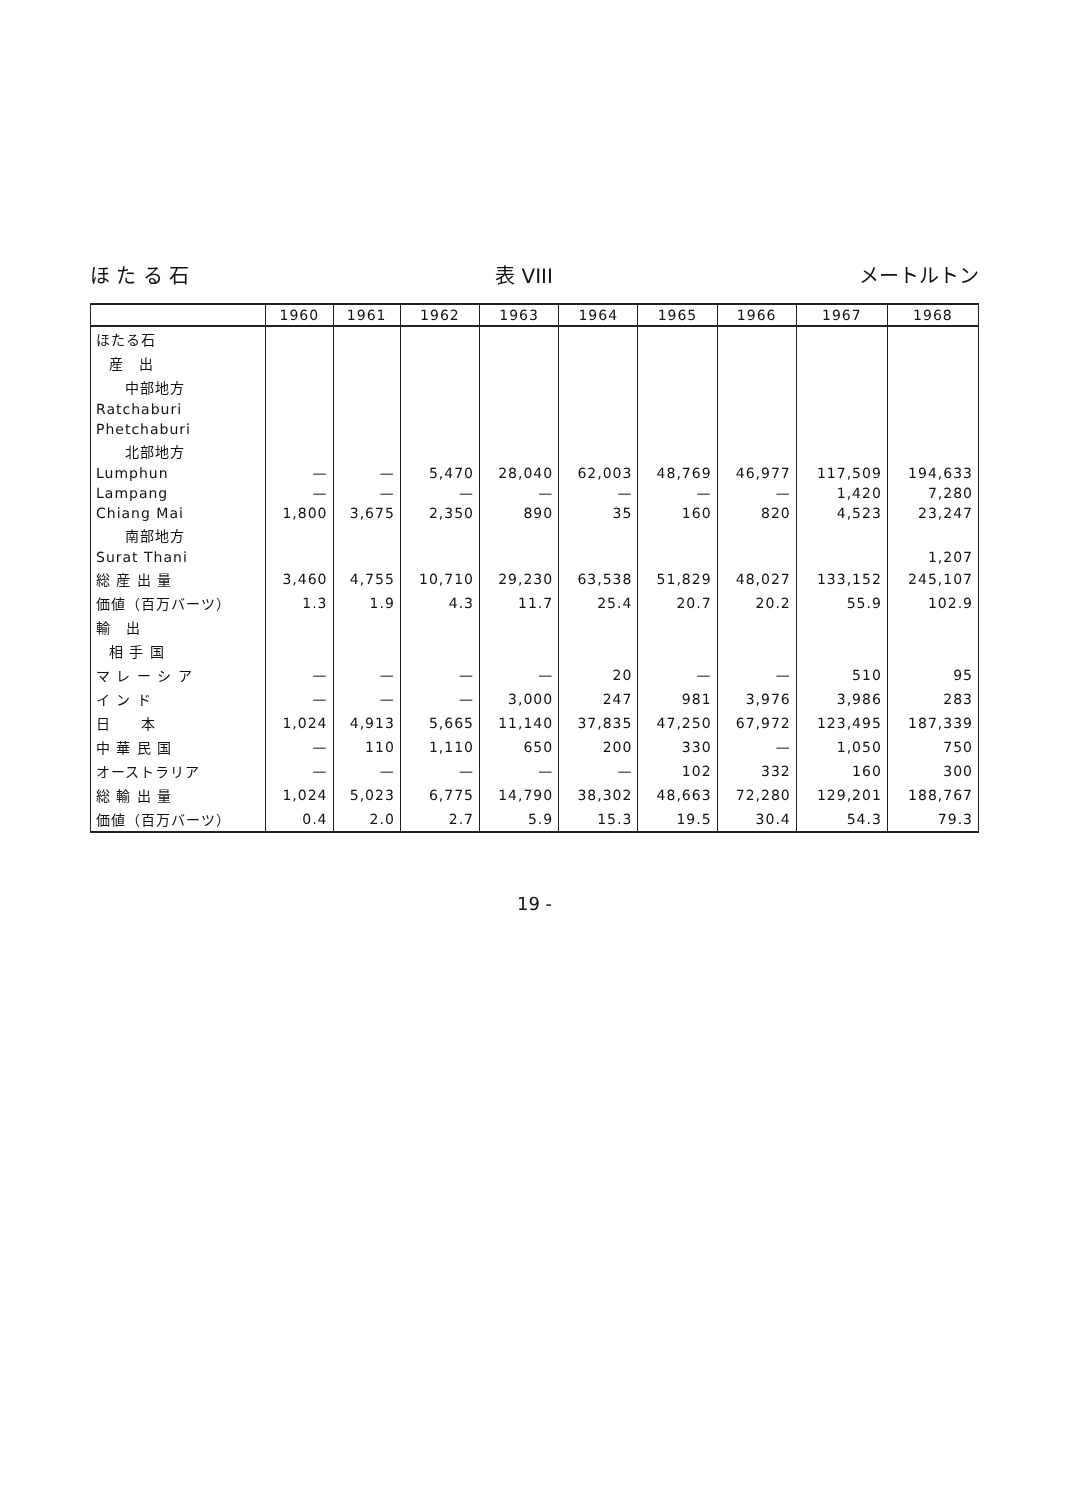ほ た る 石 表 VIII メートルトン
| | 1960 | 1961 | 1962 | 1963 | 1964 | 1965 | 1966 | 1967 | 1968 |
| --- | --- | --- | --- | --- | --- | --- | --- | --- | --- |
| ほたる石 | | | | | | | | | |
| 産 出 | | | | | | | | | |
| 中部地方 | | | | | | | | | |
| Ratchaburi | | | | | | | | | |
| Phetchaburi | | | | | | | | | |
| 北部地方 | | | | | | | | | |
| Lumphun | — | — | 5,470 | 28,040 | 62,003 | 48,769 | 46,977 | 117,509 | 194,633 |
| Lampang | — | — | — | — | — | — | — | 1,420 | 7,280 |
| Chiang Mai | 1,800 | 3,675 | 2,350 | 890 | 35 | 160 | 820 | 4,523 | 23,247 |
| 南部地方 | | | | | | | | | |
| Surat Thani | | | | | | | | | 1,207 |
| 総 産 出 量 | 3,460 | 4,755 | 10,710 | 29,230 | 63,538 | 51,829 | 48,027 | 133,152 | 245,107 |
| 価値（百万バーツ） | 1.3 | 1.9 | 4.3 | 11.7 | 25.4 | 20.7 | 20.2 | 55.9 | 102.9 |
| 輸 出 | | | | | | | | | |
| 相 手 国 | | | | | | | | | |
| マ レ ー シ ア | — | — | — | — | 20 | — | — | 510 | 95 |
| イ ン ド | — | — | — | 3,000 | 247 | 981 | 3,976 | 3,986 | 283 |
| 日 本 | 1,024 | 4,913 | 5,665 | 11,140 | 37,835 | 47,250 | 67,972 | 123,495 | 187,339 |
| 中 華 民 国 | — | 110 | 1,110 | 650 | 200 | 330 | — | 1,050 | 750 |
| オーストラリア | — | — | — | — | — | 102 | 332 | 160 | 300 |
| 総 輸 出 量 | 1,024 | 5,023 | 6,775 | 14,790 | 38,302 | 48,663 | 72,280 | 129,201 | 188,767 |
| 価値（百万バーツ） | 0.4 | 2.0 | 2.7 | 5.9 | 15.3 | 19.5 | 30.4 | 54.3 | 79.3 |
19 -